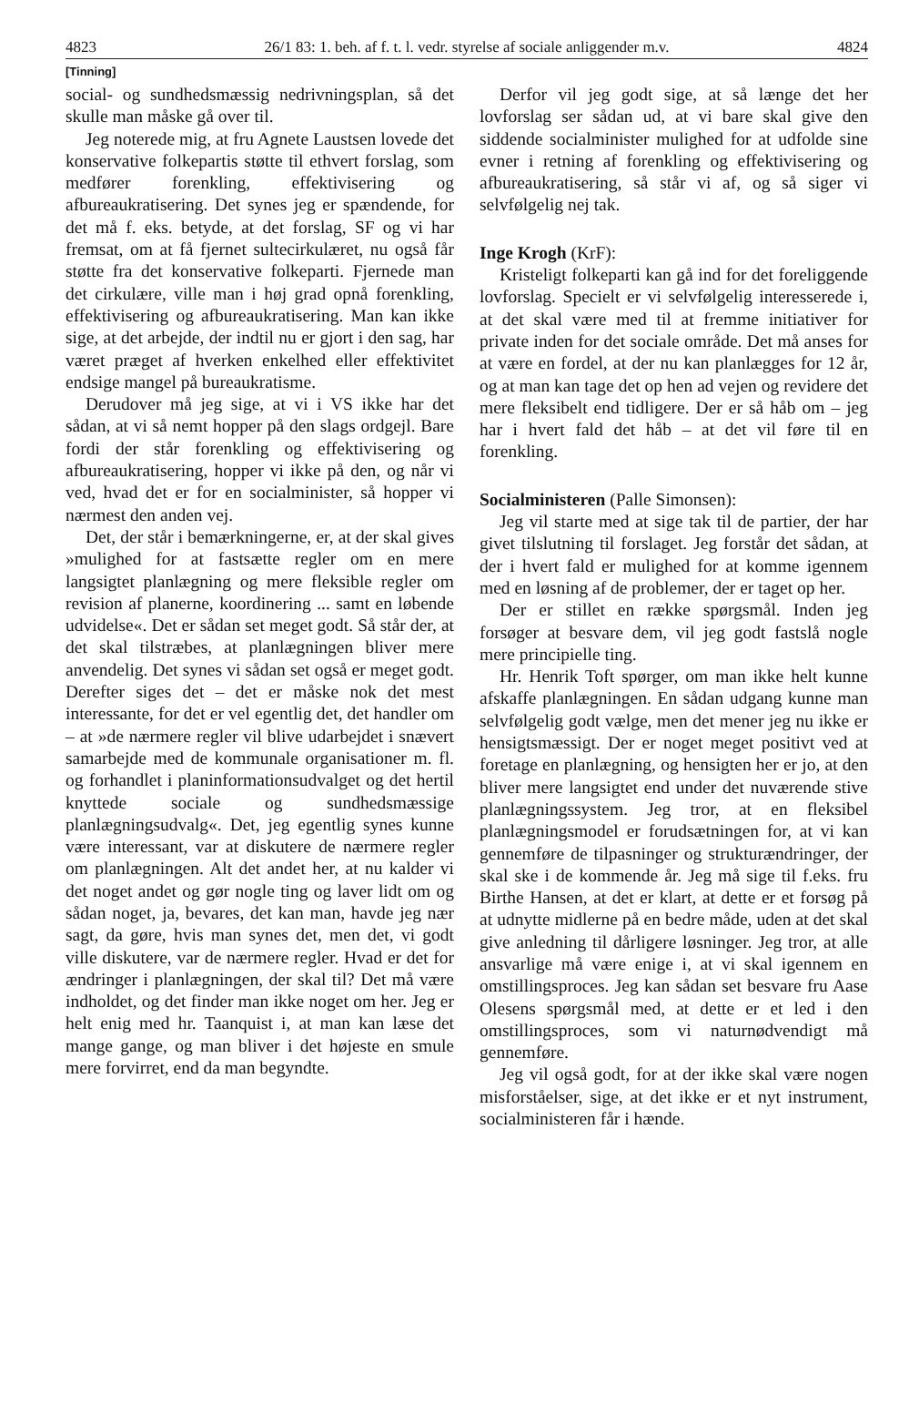4823 26/1 83: 1. beh. af f. t. l. vedr. styrelse af sociale anliggender m.v. 4824
[Tinning]
social- og sundhedsmæssig nedrivningsplan, så det skulle man måske gå over til.
Jeg noterede mig, at fru Agnete Laustsen lovede det konservative folkepartis støtte til ethvert forslag, som medfører forenkling, effektivisering og afbureaukratisering. Det synes jeg er spændende, for det må f. eks. betyde, at det forslag, SF og vi har fremsat, om at få fjernet sultecirkulæret, nu også får støtte fra det konservative folkeparti. Fjernede man det cirkulære, ville man i høj grad opnå forenkling, effektivisering og afbureaukratisering. Man kan ikke sige, at det arbejde, der indtil nu er gjort i den sag, har været præget af hverken enkelhed eller effektivitet endsige mangel på bureaukratisme.
Derudover må jeg sige, at vi i VS ikke har det sådan, at vi så nemt hopper på den slags ordgejl. Bare fordi der står forenkling og effektivisering og afbureaukratisering, hopper vi ikke på den, og når vi ved, hvad det er for en socialminister, så hopper vi nærmest den anden vej.
Det, der står i bemærkningerne, er, at der skal gives »mulighed for at fastsætte regler om en mere langsigtet planlægning og mere fleksible regler om revision af planerne, koordinering ... samt en løbende udvidelse«. Det er sådan set meget godt. Så står der, at det skal tilstræbes, at planlægningen bliver mere anvendelig. Det synes vi sådan set også er meget godt. Derefter siges det – det er måske nok det mest interessante, for det er vel egentlig det, det handler om – at »de nærmere regler vil blive udarbejdet i snævert samarbejde med de kommunale organisationer m. fl. og forhandlet i planinformationsudvalget og det hertil knyttede sociale og sundhedsmæssige planlægningsudvalg«. Det, jeg egentlig synes kunne være interessant, var at diskutere de nærmere regler om planlægningen. Alt det andet her, at nu kalder vi det noget andet og gør nogle ting og laver lidt om og sådan noget, ja, bevares, det kan man, havde jeg nær sagt, da gøre, hvis man synes det, men det, vi godt ville diskutere, var de nærmere regler. Hvad er det for ændringer i planlægningen, der skal til? Det må være indholdet, og det finder man ikke noget om her. Jeg er helt enig med hr. Taanquist i, at man kan læse det mange gange, og man bliver i det højeste en smule mere forvirret, end da man begyndte.
Derfor vil jeg godt sige, at så længe det her lovforslag ser sådan ud, at vi bare skal give den siddende socialminister mulighed for at udfolde sine evner i retning af forenkling og effektivisering og afbureaukratisering, så står vi af, og så siger vi selvfølgelig nej tak.
Inge Krogh (KrF):
Kristeligt folkeparti kan gå ind for det foreliggende lovforslag. Specielt er vi selvfølgelig interesserede i, at det skal være med til at fremme initiativer for private inden for det sociale område. Det må anses for at være en fordel, at der nu kan planlægges for 12 år, og at man kan tage det op hen ad vejen og revidere det mere fleksibelt end tidligere. Der er så håb om – jeg har i hvert fald det håb – at det vil føre til en forenkling.
Socialministeren (Palle Simonsen):
Jeg vil starte med at sige tak til de partier, der har givet tilslutning til forslaget. Jeg forstår det sådan, at der i hvert fald er mulighed for at komme igennem med en løsning af de problemer, der er taget op her.
Der er stillet en række spørgsmål. Inden jeg forsøger at besvare dem, vil jeg godt fastslå nogle mere principielle ting.
Hr. Henrik Toft spørger, om man ikke helt kunne afskaffe planlægningen. En sådan udgang kunne man selvfølgelig godt vælge, men det mener jeg nu ikke er hensigtsmæssigt. Der er noget meget positivt ved at foretage en planlægning, og hensigten her er jo, at den bliver mere langsigtet end under det nuværende stive planlægningssystem. Jeg tror, at en fleksibel planlægningsmodel er forudsætningen for, at vi kan gennemføre de tilpasninger og strukturændringer, der skal ske i de kommende år. Jeg må sige til f.eks. fru Birthe Hansen, at det er klart, at dette er et forsøg på at udnytte midlerne på en bedre måde, uden at det skal give anledning til dårligere løsninger. Jeg tror, at alle ansvarlige må være enige i, at vi skal igennem en omstillingsproces. Jeg kan sådan set besvare fru Aase Olesens spørgsmål med, at dette er et led i den omstillingsproces, som vi naturnødvendigt må gennemføre.
Jeg vil også godt, for at der ikke skal være nogen misforståelser, sige, at det ikke er et nyt instrument, socialministeren får i hænde.